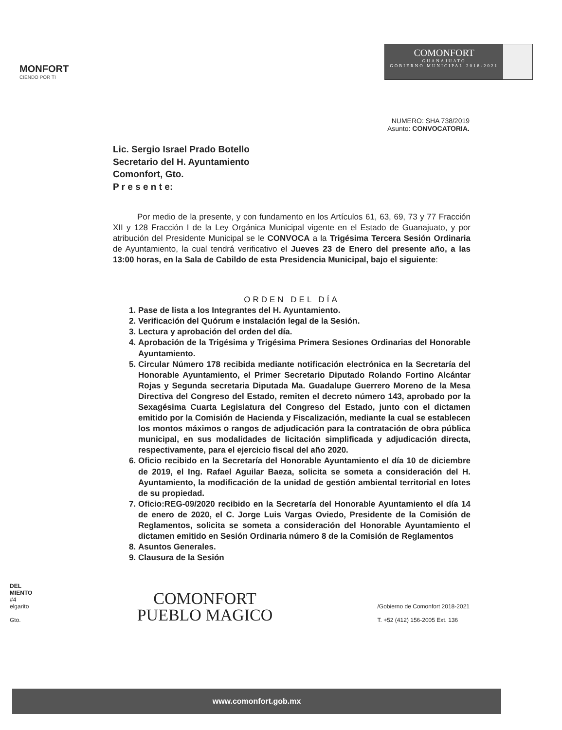MONFORT
CIENDO POR TI
COMONFORT
GUANAJUATO
GOBIERNO MUNICIPAL 2018-2021
NUMERO: SHA 738/2019
Asunto: CONVOCATORIA.
Lic. Sergio Israel Prado Botello
Secretario del H. Ayuntamiento
Comonfort, Gto.
P r e s e n t e:
Por medio de la presente, y con fundamento en los Artículos 61, 63, 69, 73 y 77 Fracción XII y 128 Fracción I de la Ley Orgánica Municipal vigente en el Estado de Guanajuato, y por atribución del Presidente Municipal se le CONVOCA a la Trigésima Tercera Sesión Ordinaria de Ayuntamiento, la cual tendrá verificativo el Jueves 23 de Enero del presente año, a las 13:00 horas, en la Sala de Cabildo de esta Presidencia Municipal, bajo el siguiente:
ORDEN DEL DÍA
1. Pase de lista a los Integrantes del H. Ayuntamiento.
2. Verificación del Quórum e instalación legal de la Sesión.
3. Lectura y aprobación del orden del día.
4. Aprobación de la Trigésima y Trigésima Primera Sesiones Ordinarias del Honorable Ayuntamiento.
5. Circular Número 178 recibida mediante notificación electrónica en la Secretaría del Honorable Ayuntamiento, el Primer Secretario Diputado Rolando Fortino Alcántar Rojas y Segunda secretaria Diputada Ma. Guadalupe Guerrero Moreno de la Mesa Directiva del Congreso del Estado, remiten el decreto número 143, aprobado por la Sexagésima Cuarta Legislatura del Congreso del Estado, junto con el dictamen emitido por la Comisión de Hacienda y Fiscalización, mediante la cual se establecen los montos máximos o rangos de adjudicación para la contratación de obra pública municipal, en sus modalidades de licitación simplificada y adjudicación directa, respectivamente, para el ejercicio fiscal del año 2020.
6. Oficio recibido en la Secretaría del Honorable Ayuntamiento el día 10 de diciembre de 2019, el Ing. Rafael Aguilar Baeza, solicita se someta a consideración del H. Ayuntamiento, la modificación de la unidad de gestión ambiental territorial en lotes de su propiedad.
7. Oficio:REG-09/2020 recibido en la Secretaría del Honorable Ayuntamiento el día 14 de enero de 2020, el C. Jorge Luis Vargas Oviedo, Presidente de la Comisión de Reglamentos, solicita se someta a consideración del Honorable Ayuntamiento el dictamen emitido en Sesión Ordinaria número 8 de la Comisión de Reglamentos
8. Asuntos Generales.
9. Clausura de la Sesión
DEL
MIENTO
#4
elgarito
Gto.
COMONFORT
PUEBLO MAGICO
/Gobierno de Comonfort 2018-2021
T. +52 (412) 156-2005 Ext. 136
www.comonfort.gob.mx